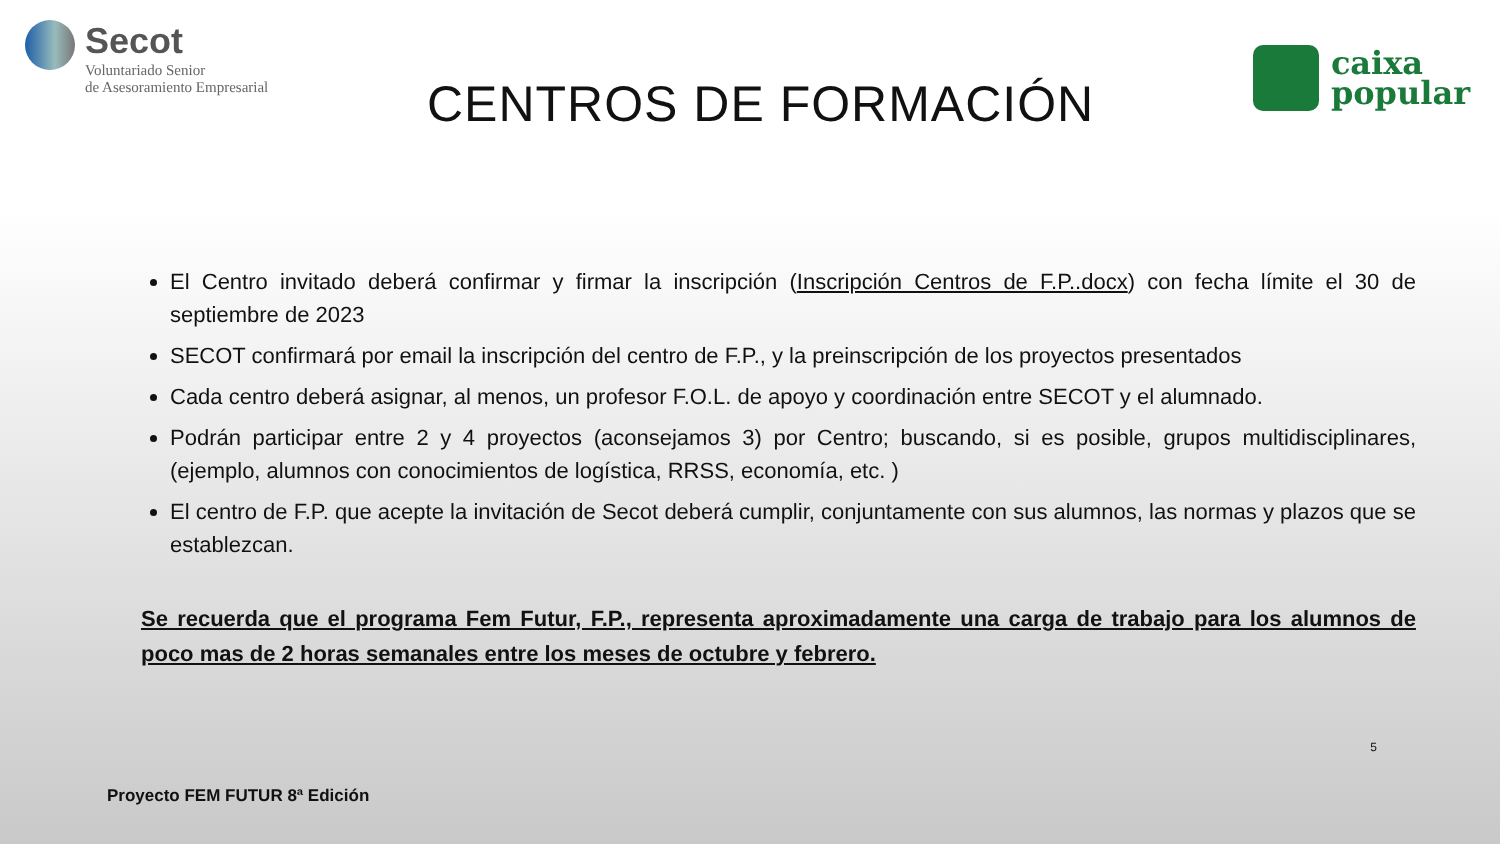Secot
Voluntariado Senior
de Asesoramiento Empresarial
CENTROS DE FORMACIÓN
caixa
popular
El Centro invitado deberá confirmar y firmar la inscripción (Inscripción Centros de F.P..docx) con fecha límite el 30 de septiembre de 2023
SECOT confirmará por email la inscripción del centro de F.P., y la preinscripción de los proyectos presentados
Cada centro deberá asignar, al menos, un profesor F.O.L. de apoyo y coordinación entre SECOT y el alumnado.
Podrán participar entre 2 y 4 proyectos (aconsejamos 3) por Centro; buscando, si es posible, grupos multidisciplinares, (ejemplo, alumnos con conocimientos de logística, RRSS, economía, etc. )
El centro de F.P. que acepte la invitación de Secot deberá cumplir, conjuntamente con sus alumnos, las normas y plazos que se establezcan.
Se recuerda que el programa Fem Futur, F.P., representa aproximadamente una carga de trabajo para los alumnos de poco mas de 2 horas semanales entre los meses de octubre y febrero.
5
Proyecto FEM FUTUR 8ª Edición